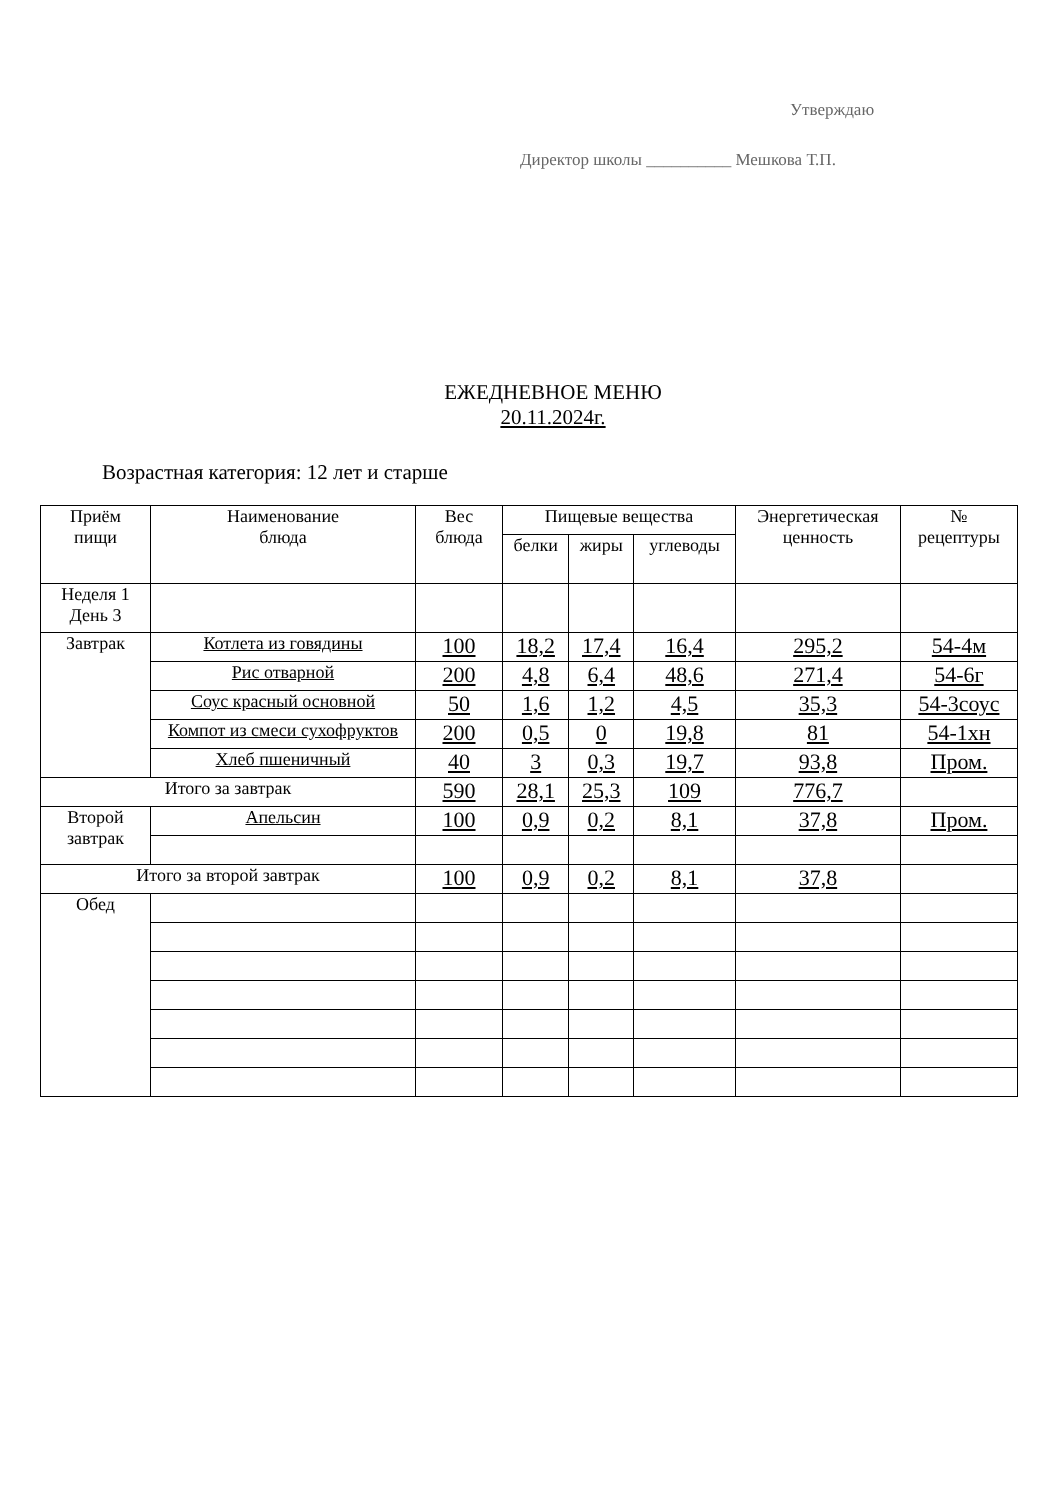Утверждаю
Директор школы __________ Мешкова Т.П.
ЕЖЕДНЕВНОЕ МЕНЮ
20.11.2024г.
Возрастная категория: 12 лет и старше
| Приём пищи | Наименование блюда | Вес блюда | Пищевые вещества | | | Энергетическая ценность | № рецептуры |
| --- | --- | --- | --- | --- | --- | --- | --- |
| | | | белки | жиры | углеводы | | |
| Неделя 1 День 3 | | | | | | | |
| Завтрак | Котлета из говядины | 100 | 18,2 | 17,4 | 16,4 | 295,2 | 54-4м |
| | Рис отварной | 200 | 4,8 | 6,4 | 48,6 | 271,4 | 54-6г |
| | Соус красный основной | 50 | 1,6 | 1,2 | 4,5 | 35,3 | 54-3соус |
| | Компот из смеси сухофруктов | 200 | 0,5 | 0 | 19,8 | 81 | 54-1хн |
| | Хлеб пшеничный | 40 | 3 | 0,3 | 19,7 | 93,8 | Пром. |
| Итого за завтрак | | 590 | 28,1 | 25,3 | 109 | 776,7 | |
| Второй завтрак | Апельсин | 100 | 0,9 | 0,2 | 8,1 | 37,8 | Пром. |
| Итого за второй завтрак | | 100 | 0,9 | 0,2 | 8,1 | 37,8 | |
| Обед | | | | | | | |